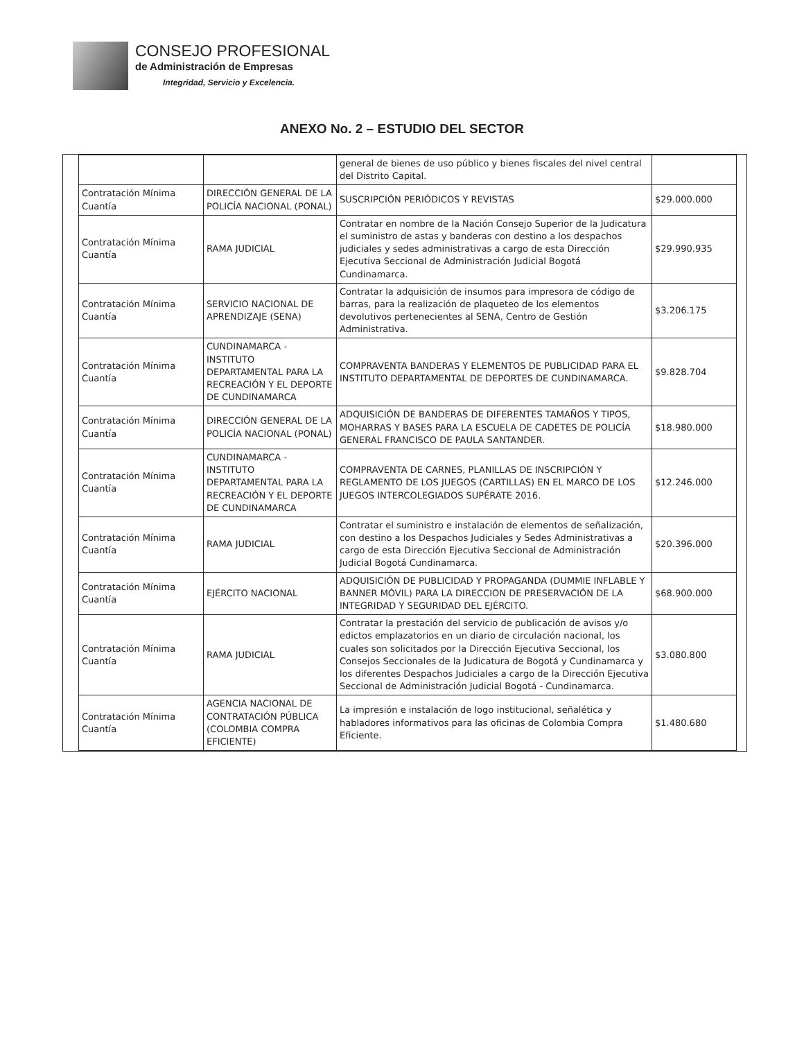CONSEJO PROFESIONAL
de Administración de Empresas
Integridad, Servicio y Excelencia.
ANEXO No. 2 – ESTUDIO DEL SECTOR
| | | general de bienes de uso público y bienes fiscales del nivel central del Distrito Capital. | |
| Contratación Mínima Cuantía | DIRECCIÓN GENERAL DE LA POLICÍA NACIONAL (PONAL) | SUSCRIPCIÓN PERIÓDICOS Y REVISTAS | $29.000.000 |
| Contratación Mínima Cuantía | RAMA JUDICIAL | Contratar en nombre de la Nación Consejo Superior de la Judicatura el suministro de astas y banderas con destino a los despachos judiciales y sedes administrativas a cargo de esta Dirección Ejecutiva Seccional de Administración Judicial Bogotá Cundinamarca. | $29.990.935 |
| Contratación Mínima Cuantía | SERVICIO NACIONAL DE APRENDIZAJE (SENA) | Contratar la adquisición de insumos para impresora de código de barras, para la realización de plaqueteo de los elementos devolutivos pertenecientes al SENA, Centro de Gestión Administrativa. | $3.206.175 |
| Contratación Mínima Cuantía | CUNDINAMARCA - INSTITUTO DEPARTAMENTAL PARA LA RECREACIÓN Y EL DEPORTE DE CUNDINAMARCA | COMPRAVENTA BANDERAS Y ELEMENTOS DE PUBLICIDAD PARA EL INSTITUTO DEPARTAMENTAL DE DEPORTES DE CUNDINAMARCA. | $9.828.704 |
| Contratación Mínima Cuantía | DIRECCIÓN GENERAL DE LA POLICÍA NACIONAL (PONAL) | ADQUISICIÓN DE BANDERAS DE DIFERENTES TAMAÑOS Y TIPOS, MOHARRAS Y BASES PARA LA ESCUELA DE CADETES DE POLICÍA GENERAL FRANCISCO DE PAULA SANTANDER. | $18.980.000 |
| Contratación Mínima Cuantía | CUNDINAMARCA - INSTITUTO DEPARTAMENTAL PARA LA RECREACIÓN Y EL DEPORTE DE CUNDINAMARCA | COMPRAVENTA DE CARNES, PLANILLAS DE INSCRIPCIÓN Y REGLAMENTO DE LOS JUEGOS (CARTILLAS) EN EL MARCO DE LOS JUEGOS INTERCOLEGIADOS SUPÉRATE 2016. | $12.246.000 |
| Contratación Mínima Cuantía | RAMA JUDICIAL | Contratar el suministro e instalación de elementos de señalización, con destino a los Despachos Judiciales y Sedes Administrativas a cargo de esta Dirección Ejecutiva Seccional de Administración Judicial Bogotá Cundinamarca. | $20.396.000 |
| Contratación Mínima Cuantía | EJÉRCITO NACIONAL | ADQUISICIÓN DE PUBLICIDAD Y PROPAGANDA (DUMMIE INFLABLE Y BANNER MÓVIL) PARA LA DIRECCION DE PRESERVACIÓN DE LA INTEGRIDAD Y SEGURIDAD DEL EJÉRCITO. | $68.900.000 |
| Contratación Mínima Cuantía | RAMA JUDICIAL | Contratar la prestación del servicio de publicación de avisos y/o edictos emplazatorios en un diario de circulación nacional, los cuales son solicitados por la Dirección Ejecutiva Seccional, los Consejos Seccionales de la Judicatura de Bogotá y Cundinamarca y los diferentes Despachos Judiciales a cargo de la Dirección Ejecutiva Seccional de Administración Judicial Bogotá - Cundinamarca. | $3.080.800 |
| Contratación Mínima Cuantía | AGENCIA NACIONAL DE CONTRATACIÓN PÚBLICA (COLOMBIA COMPRA EFICIENTE) | La impresión e instalación de logo institucional, señalética y habladores informativos para las oficinas de Colombia Compra Eficiente. | $1.480.680 |